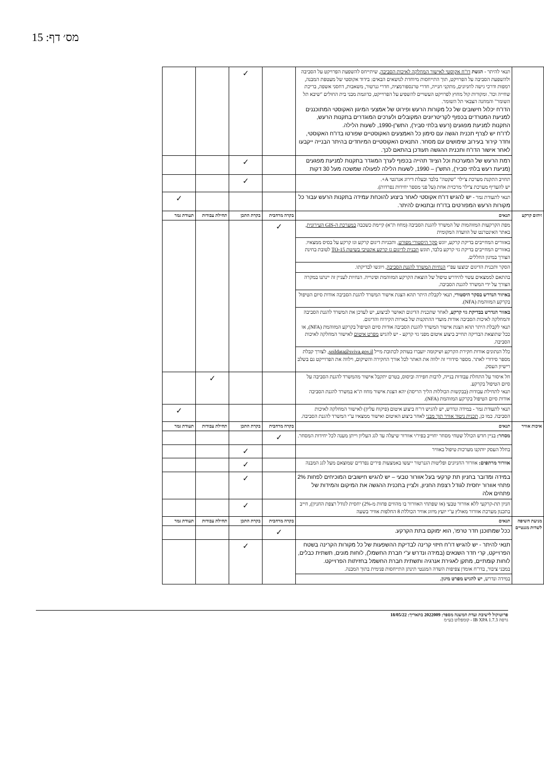מס׳ דף: 15
| | תנאי להיתר - הגשת דו"ח אקוסטי לאישור המחלקה לאיכות הסביבה , שיתייחס להשפעת הפרויקט על הסביבה ולהשפעת הסביבה על הפרויקט, תוך התייחסות מיוחדת לנושאים הבאים: בידוד אקוסטי של מעטפת המבנה, רמפות ודרכי גישה לחניונים, מתקני חנייה, חדרי טרנספורמציה, חדרי גנרטור, משאבות, דחסני אשפה, בריכת שחייה וכד'. ומקורות קול מחוץ לפרויקט העשויים להשפיע על הפרוייקט, כדוגמת מבני בית החולים "שיבא תל השומר" והמחנה הצבאי תל השומר. הדו"ח יכלול חישובים של כל מקורות הרעש ופירוט של אמצעי המיגון האקוסטי המתוכננים למניעת המטרדים בכפוף לקריטריונים המקובלים ולערכים המוגדרים בתקנות הרעש, התקנות למניעת מפגעים (רעש בלתי סביר), התש"ן-1990, לשעות הלילה. לדו"ח יש לצרף תכנית הגשה עם סימון כל האמצעים האקוסטיים שפורטו בדו"ח האקוסטי, וחדר קירור בעירוב שימושים עם מסחר. התנאים האקוסטיים המיוחדים בהיתר הבנייה ייקבעו לאחר אישור הדו"ח ותכנית ההגשה תעודכן בהתאם לכך. | | ✓ | | |
| | רמת הרעש של המערכות וכל הציוד תהייה בכפוף לערך המוגדר בתקנות למניעת מפגעים (מניעת רעש בלתי סביר), התש"ן – 1990, לשעות הלילה לפעולה שמשכה מעל 30 דקות | | ✓ | | |
| | תחויב התקנת מערכת צ'ילר "שקטה" בלבד ובעלת דירוג אנרגטי A+. יש להעדיף מערכת צ'ילר מרכזית אחת (על פני מספר יחידות נפרדות). | | ✓ | | |
| | תנאי לתעודת גמר - יש להגיש דו"ח אקוסטי לאחר ביצוע להוכחת עמידה בתקנות הרעש עבור כל מקורות הרעש המפורטים בדו"ח ובתנאים להיתר. | | | | ✓ |
| זיהום קרקע | תנאים | בקרה מרחבית | בקרת התכן | תחילת עבודות | תעודת גמר |
| | מפת הקרקעות המזוהמות של המשרד להגנת הסביבה (מחוז ת"א) קיימת כשכבה במערכת ה-GIS העירונית , באתר האינטרנט של הוועדה המקומית | ✓ | | | |
| | באזורים המחייבים בדיקת קרקע, יוגש סקר היסטורי מפורט , ותכניות דיגום קרקע וגז קרקע על בסיס ממצאיו. באזורים המחייבים בדיקת גזי קרקע בלבד, תוגש תכנית לדיגום גז קרקע אקטיבי בשיטת TO-15 לטובת בחינת הצורך במיגון החללים. | | | | |
| | הסקר ותכנית הדיגום יבוצעו עפ"י הנחיות המשרד להגנת הסביבה , ויוגשו לבדיקתו. | | | | |
| | בהתאם לממצאים עשוי להידרש טיפול של הוצאת הקרקע המזוהמת ופינוייה. הנחיות לעניין זה יינתנו במקרה הצורך על ידי המשרד להגנת הסביבה. | | | | |
| | באיזור הנדרש בסקר היסטורי , תנאי לקבלת היתר תהא הצגת אישור המשרד להגנת הסביבה אודות סיום הטיפול בקרקע המזוהמת (NFA). | | | | |
| | באזור הנדרש בבדיקת גזי קרקע , לאחר שתכנית הדיגום תאושר לביצוע, יש לעדכן את המשרד להגנת הסביבה והמחלקה לאיכות הסביבה אודות מועדי ההתקנות של בארות הקידוח והדיגום. תנאי לקבלת היתר תהא הצגת אישור המשרד להגנת הסביבה אודות סיום הטיפול בקרקע המזוהמת (NFA), או ככל שתוצאת הבדיקה תחייב ביצוע איטום מפני גזי קרקע - יש להגיש מפרט איטום לאישור המחלקה לאיכות הסביבה. | | | | |
| | כלל הנתונים אודות חקירת הקרקע ושיקומה יועברו בעותק לכתובת מייל soildata@sviva.gov.il , לצורך קבלת מספר סידורי לאתר. מספר סידורי זה ילווה את האתר לכל אורך החקירה והשיקום, וילווה את הפרוייקט גם בשלב רישיון העסק. | | | | |
| | חל איסור על התחלת עבודות בנייה, לרבות חפירה וביסוס, בטרם יתקבל אישור מהמשרד להגנת הסביבה על סיום הטיפול בקרקע. תנאי לתחילת עבודות (בבקשות הכוללות הליך הריסה) יהא הצגת אישור מחוז ת"א במשרד להגנת הסביבה אודות סיום הטיפול בקרקע המזוהמת (NFA). | | | ✓ | |
| | תנאי לתעודת גמר - במידה ונדרש, יש להגיש דו"ח ביצוע איטום (פיקוח עליון) לאישור המחלקה לאיכות הסביבה. כמו כן, תכנית ניטור אוויר תוך מבני לאחר ביצוע האיטום ואישור ממצאיו ע"י המשרד להגנת הסביבה. | | | | ✓ |
| איכות אוויר | תנאים | בקרה מרחבית | בקרת התכן | תחילת עבודות | תעודת גמר |
| | מסחר: בניין חדש הכולל שטחי מסחר יחוייב בפיר/י אוורור שיעלה עד לגג העליון וייתן מענה לכל יחידות המסחר. | ✓ | | | |
| | בחלל העסק יותקנו מערכות טיפול באוויר | | ✓ | | |
| | אוורור מרתפים: אוורור החניונים ופליטות הגנרטור ייעשו באמצעות פירים נפרדים שמוצאם מעל לגג המבנה | | ✓ | | |
| | במידה ומדובר בחניון תת קרקעי בעל אוורור טבעי – יש להגיש חישובים המוכיחים לפחות 2% פתחי אוורור יחסית לגודל רצפת החניון, ולציין בתכנית ההגשה את המיקום והמידות של פתחים אלה | | ✓ | | |
| | חניון תת-קרקעי ללא אוורור טבעי (או שפתחי האוורור בו מהווים פחות מ-2%) יחסית לגודל רצפת החניון), חייב בתכנון מערכת אוורור מאולץ ע"י יועץ מיזוג אוויר הכוללת 8 החלפות אוויר בשעה | | ✓ | | |
| מניעת חשיפה לשדות מגנטיים | תנאים | בקרה מרחבית | בקרת התכן | תחילת עבודות | תעודת גמר |
| | ככל שמתוכנן חדר טרפו', הוא ימוקם בתת הקרקע. | ✓ | | | |
| | תנאי להיתר - יש להגיש דו"ח חיזוי קרינה לבדיקת ההשפעות של כל מקורות הקרינה בשטח הפרוייקט, קרי חדר השנאים (במידה ונדרש ע"י חברת החשמל), לוחות מונים, תשתית כבלים, לוחות קומתיים, מתקן לאגירת אנרגיה ותשתית חברת החשמל בחזיתות הפרוייקט. במבני ציבור, בדו"ח אומדן צפיפות השדה המגנטי תינתן התייחסות פנימית בתוך המבנה. | | ✓ | | |
| | במידה ונדרש, יש להגיש מפרט מיגון. | | | | |
פרוטוקול לישיבת ועדת המשנה מספר: 2022009 בתאריך: 18/05/22
גרסה IB XPA 1.7.3 - קומפלוט בע״מ